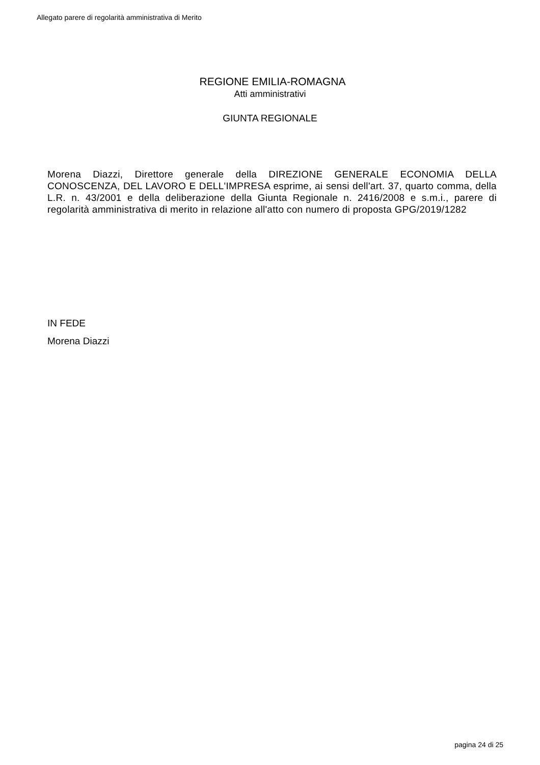Allegato parere di regolarità amministrativa di Merito
REGIONE EMILIA-ROMAGNA
Atti amministrativi
GIUNTA REGIONALE
Morena Diazzi, Direttore generale della DIREZIONE GENERALE ECONOMIA DELLA CONOSCENZA, DEL LAVORO E DELL'IMPRESA esprime, ai sensi dell'art. 37, quarto comma, della L.R. n. 43/2001 e della deliberazione della Giunta Regionale n. 2416/2008 e s.m.i., parere di regolarità amministrativa di merito in relazione all'atto con numero di proposta GPG/2019/1282
IN FEDE
Morena Diazzi
pagina 24 di 25